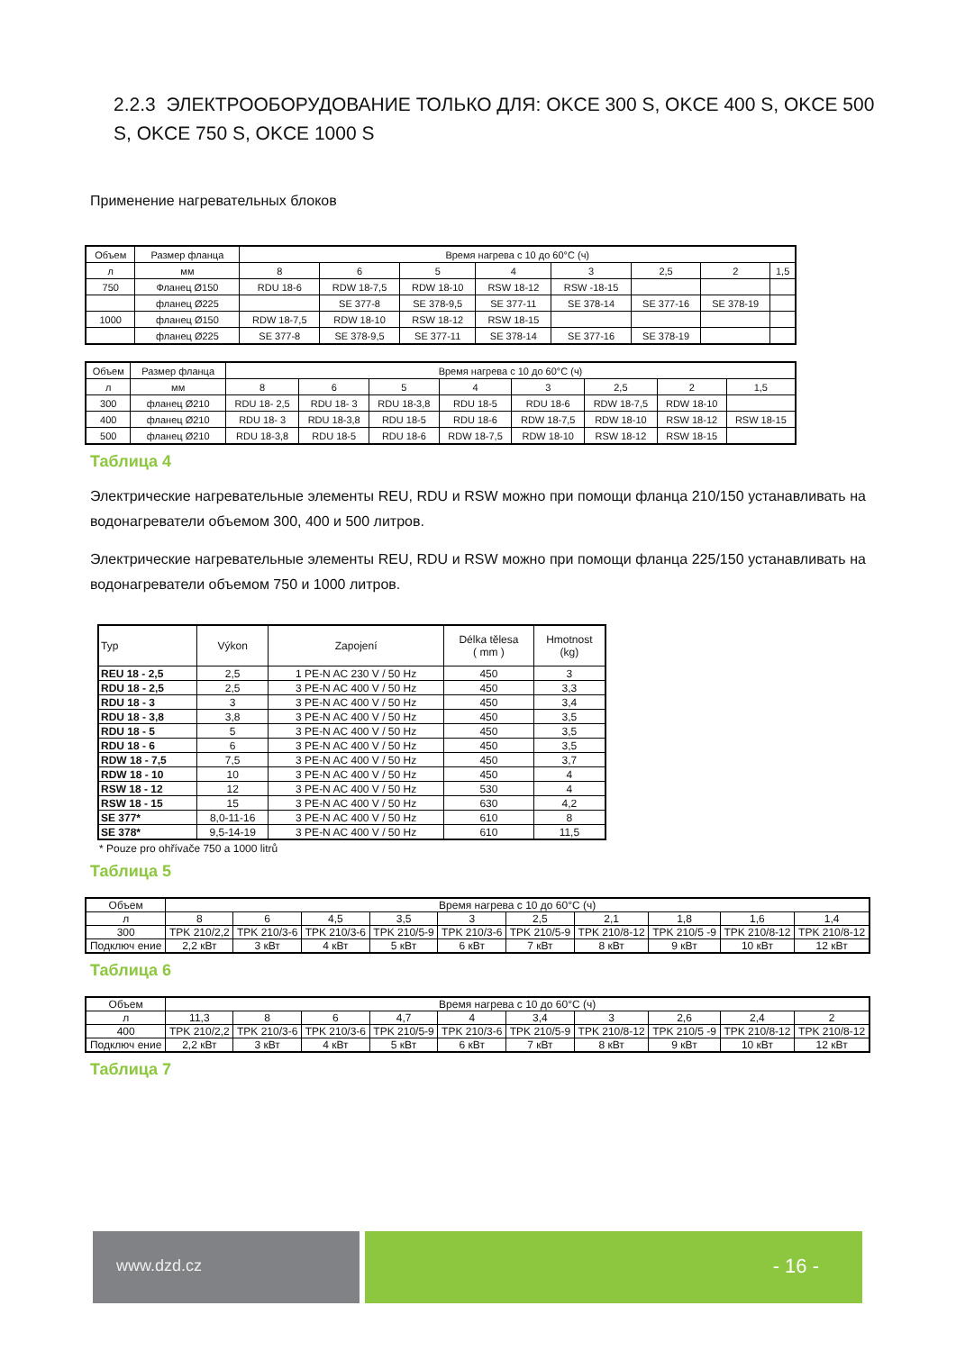2.2.3 ЭЛЕКТРООБОРУДОВАНИЕ ТОЛЬКО ДЛЯ: OKCE 300 S, OKCE 400 S, OKCE 500 S, OKCE 750 S, OKCE 1000 S
Применение нагревательных блоков
| Объем | Размер фланца | Время нагрева с 10 до 60°C (ч) | | | | | | | |
| --- | --- | --- | --- | --- | --- | --- | --- | --- | --- |
| л | мм | 8 | 6 | 5 | 4 | 3 | 2,5 | 2 | 1,5 |
| 750 | Фланец Ø150 | RDU 18-6 | RDW 18-7,5 | RDW 18-10 | RSW 18-12 | RSW -18-15 | | | |
| | фланец Ø225 | | SE 377-8 | SE 378-9,5 | SE 377-11 | SE 378-14 | SE 377-16 | SE 378-19 | |
| 1000 | фланец Ø150 | RDW 18-7,5 | RDW 18-10 | RSW 18-12 | RSW 18-15 | | | | |
| | фланец Ø225 | SE 377-8 | SE 378-9,5 | SE 377-11 | SE 378-14 | SE 377-16 | SE 378-19 | | |
| Объем | Размер фланца | Время нагрева с 10 до 60°C (ч) | | | | | | | |
| --- | --- | --- | --- | --- | --- | --- | --- | --- | --- |
| л | мм | 8 | 6 | 5 | 4 | 3 | 2,5 | 2 | 1,5 |
| 300 | фланец Ø210 | RDU 18- 2,5 | RDU 18- 3 | RDU 18-3,8 | RDU 18-5 | RDU 18-6 | RDW 18-7,5 | RDW 18-10 | |
| 400 | фланец Ø210 | RDU 18- 3 | RDU 18-3,8 | RDU 18-5 | RDU 18-6 | RDW 18-7,5 | RDW 18-10 | RSW 18-12 | RSW 18-15 |
| 500 | фланец Ø210 | RDU 18-3,8 | RDU 18-5 | RDU 18-6 | RDW 18-7,5 | RDW 18-10 | RSW 18-12 | RSW 18-15 | |
Таблица 4
Электрические нагревательные элементы REU, RDU и RSW можно при помощи фланца 210/150 устанавливать на водонагреватели объемом 300, 400 и 500 литров.
Электрические нагревательные элементы REU, RDU и RSW можно при помощи фланца 225/150 устанавливать на водонагреватели объемом 750 и 1000 литров.
| Typ | Výkon | Zapojení | Délka tělesa ( mm ) | Hmotnost (kg) |
| --- | --- | --- | --- | --- |
| REU 18 - 2,5 | 2,5 | 1 PE-N AC 230 V / 50 Hz | 450 | 3 |
| RDU 18 - 2,5 | 2,5 | 3 PE-N AC 400 V / 50 Hz | 450 | 3,3 |
| RDU 18 - 3 | 3 | 3 PE-N AC 400 V / 50 Hz | 450 | 3,4 |
| RDU 18 - 3,8 | 3,8 | 3 PE-N AC 400 V / 50 Hz | 450 | 3,5 |
| RDU 18 - 5 | 5 | 3 PE-N AC 400 V / 50 Hz | 450 | 3,5 |
| RDU 18 - 6 | 6 | 3 PE-N AC 400 V / 50 Hz | 450 | 3,5 |
| RDW 18 - 7,5 | 7,5 | 3 PE-N AC 400 V / 50 Hz | 450 | 3,7 |
| RDW 18 - 10 | 10 | 3 PE-N AC 400 V / 50 Hz | 450 | 4 |
| RSW 18 - 12 | 12 | 3 PE-N AC 400 V / 50 Hz | 530 | 4 |
| RSW 18 - 15 | 15 | 3 PE-N AC 400 V / 50 Hz | 630 | 4,2 |
| SE 377* | 8,0-11-16 | 3 PE-N AC 400 V / 50 Hz | 610 | 8 |
| SE 378* | 9,5-14-19 | 3 PE-N AC 400 V / 50 Hz | 610 | 11,5 |
* Pouze pro ohřívače 750 a 1000 litrů
Таблица 5
| Объем | Время нагрева с 10 до 60°C (ч) | | | | | | | | | |
| --- | --- | --- | --- | --- | --- | --- | --- | --- | --- | --- |
| л | 8 | 6 | 4,5 | 3,5 | 3 | 2,5 | 2,1 | 1,8 | 1,6 | 1,4 |
| 300 | TPK 210/2,2 | TPK 210/3-6 | TPK 210/3-6 | TPK 210/5-9 | TPK 210/3-6 | TPK 210/5-9 | TPK 210/8-12 | TPK 210/5 -9 | TPK 210/8-12 | TPK 210/8-12 |
| Подключ ение | 2,2 кВт | 3 кВт | 4 кВт | 5 кВт | 6 кВт | 7 кВт | 8 кВт | 9 кВт | 10 кВт | 12 кВт |
Таблица 6
| Объем | Время нагрева с 10 до 60°C (ч) | | | | | | | | | |
| --- | --- | --- | --- | --- | --- | --- | --- | --- | --- | --- |
| л | 11,3 | 8 | 6 | 4,7 | 4 | 3,4 | 3 | 2,6 | 2,4 | 2 |
| 400 | TPK 210/2,2 | TPK 210/3-6 | TPK 210/3-6 | TPK 210/5-9 | TPK 210/3-6 | TPK 210/5-9 | TPK 210/8-12 | TPK 210/5 -9 | TPK 210/8-12 | TPK 210/8-12 |
| Подключ ение | 2,2 кВт | 3 кВт | 4 кВт | 5 кВт | 6 кВт | 7 кВт | 8 кВт | 9 кВт | 10 кВт | 12 кВт |
Таблица 7
www.dzd.cz
- 16 -